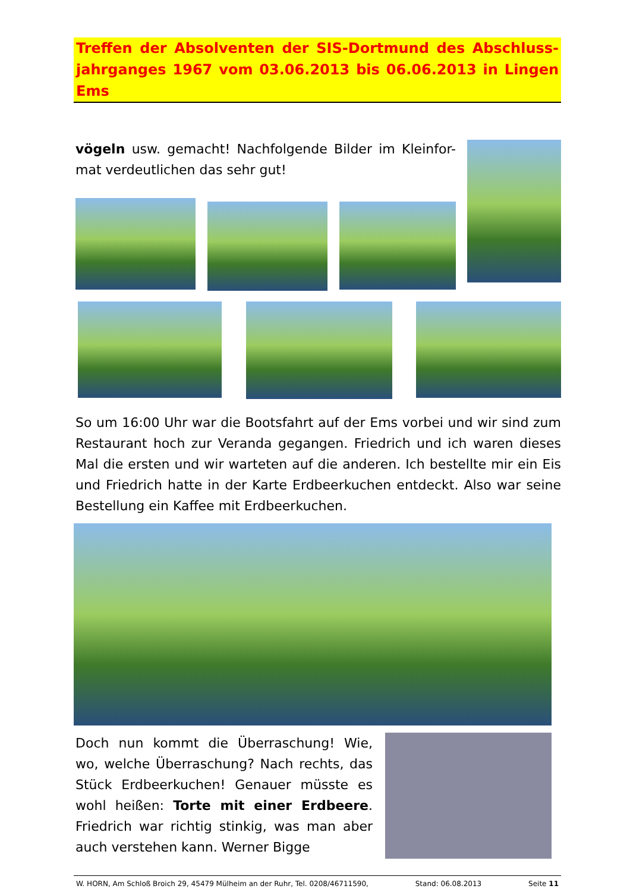Treffen der Absolventen der SIS-Dortmund des Abschluss-jahrganges 1967 vom 03.06.2013 bis 06.06.2013 in Lingen Ems
vögeln usw. gemacht! Nachfolgende Bilder im Kleinfor-mat verdeutlichen das sehr gut!
So um 16:00 Uhr war die Bootsfahrt auf der Ems vorbei und wir sind zum Restaurant hoch zur Veranda gegangen. Friedrich und ich waren dieses Mal die ersten und wir warteten auf die anderen. Ich bestellte mir ein Eis und Friedrich hatte in der Karte Erdbeerkuchen entdeckt. Also war seine Bestellung ein Kaffee mit Erdbeerkuchen.
Doch nun kommt die Überraschung! Wie, wo, welche Überraschung? Nach rechts, das Stück Erdbeerkuchen! Genauer müsste es wohl heißen: Torte mit einer Erdbeere. Friedrich war richtig stinkig, was man aber auch verstehen kann. Werner Bigge
W. HORN, Am Schloß Broich 29, 45479 Mülheim an der Ruhr, Tel. 0208/46711590, Stand: 06.08.2013 Seite 11